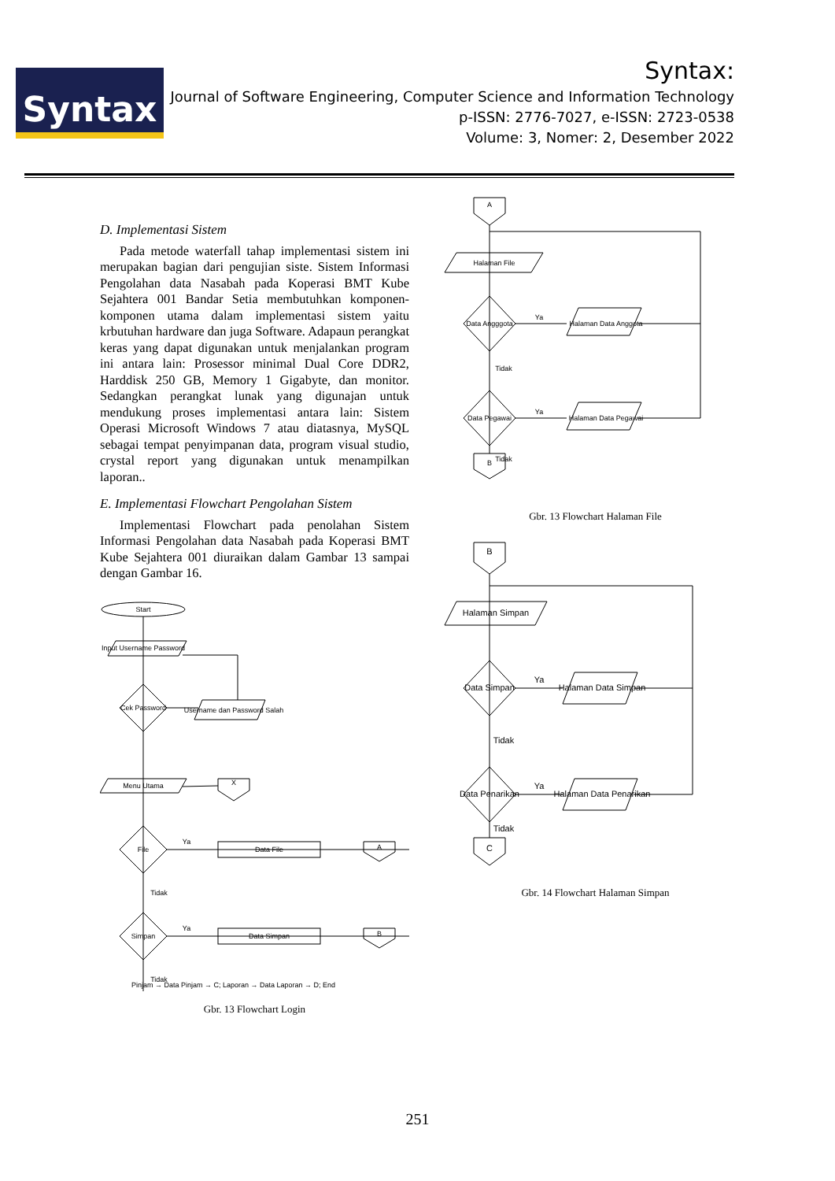Syntax
Syntax:
Journal of Software Engineering, Computer Science and Information Technology
p-ISSN: 2776-7027, e-ISSN: 2723-0538
Volume: 3, Nomer: 2, Desember 2022
D. Implementasi Sistem
Pada metode waterfall tahap implementasi sistem ini merupakan bagian dari pengujian siste. Sistem Informasi Pengolahan data Nasabah pada Koperasi BMT Kube Sejahtera 001 Bandar Setia membutuhkan komponen-komponen utama dalam implementasi sistem yaitu krbutuhan hardware dan juga Software. Adapaun perangkat keras yang dapat digunakan untuk menjalankan program ini antara lain: Prosessor minimal Dual Core DDR2, Harddisk 250 GB, Memory 1 Gigabyte, dan monitor. Sedangkan perangkat lunak yang digunajan untuk mendukung proses implementasi antara lain: Sistem Operasi Microsoft Windows 7 atau diatasnya, MySQL sebagai tempat penyimpanan data, program visual studio, crystal report yang digunakan untuk menampilkan laporan..
E. Implementasi Flowchart Pengolahan Sistem
Implementasi Flowchart pada penolahan Sistem Informasi Pengolahan data Nasabah pada Koperasi BMT Kube Sejahtera 001 diuraikan dalam Gambar 13 sampai dengan Gambar 16.
Start
Input Username Password
Cek Password
Username dan Password Salah
Menu Utama
X
File
Data File
A
Ya
Tidak
Simpan
Data Simpan
B
Ya
Tidak
Pinjam → Data Pinjam → C; Laporan → Data Laporan → D; End
Gbr. 13 Flowchart Login
A
Halaman File
Data Angggota
Halaman Data Anggota
Ya
Tidak
Data Pegawai
Halaman Data Pegawai
Ya
Tidak
B
Gbr. 13 Flowchart Halaman File
B
Halaman Simpan
Data Simpan
Halaman Data Simpan
Ya
Tidak
Data Penarikan
Halaman Data Penarikan
Ya
Tidak
C
Gbr. 14 Flowchart Halaman Simpan
251